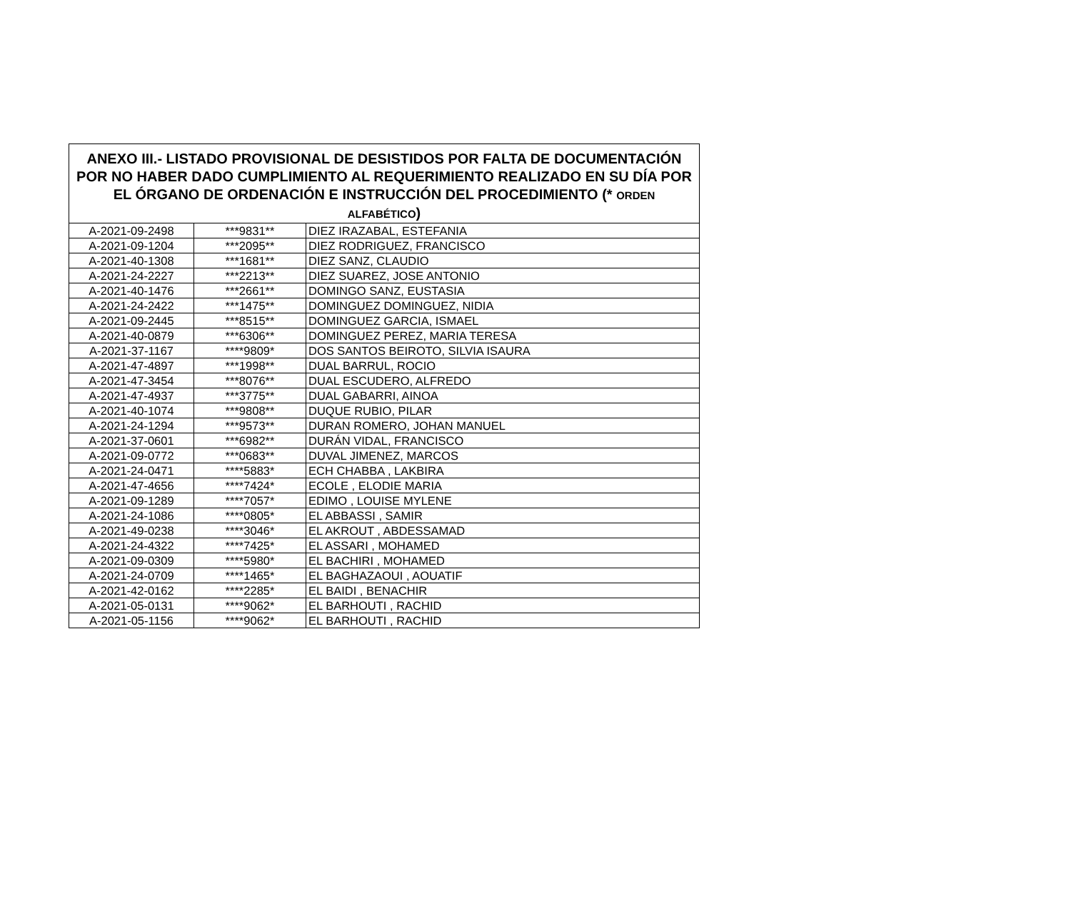| ANEXO III.- LISTADO PROVISIONAL DE DESISTIDOS POR FALTA DE DOCUMENTACIÓN POR NO HABER DADO CUMPLIMIENTO AL REQUERIMIENTO REALIZADO EN SU DÍA POR EL ÓRGANO DE ORDENACIÓN E INSTRUCCIÓN DEL PROCEDIMIENTO (* ORDEN ALFABÉTICO ) | | |
| --- | --- | --- |
| A-2021-09-2498 | ***9831** | DIEZ IRAZABAL, ESTEFANIA |
| A-2021-09-1204 | ***2095** | DIEZ RODRIGUEZ, FRANCISCO |
| A-2021-40-1308 | ***1681** | DIEZ SANZ, CLAUDIO |
| A-2021-24-2227 | ***2213** | DIEZ SUAREZ, JOSE ANTONIO |
| A-2021-40-1476 | ***2661** | DOMINGO SANZ, EUSTASIA |
| A-2021-24-2422 | ***1475** | DOMINGUEZ DOMINGUEZ, NIDIA |
| A-2021-09-2445 | ***8515** | DOMINGUEZ GARCIA, ISMAEL |
| A-2021-40-0879 | ***6306** | DOMINGUEZ PEREZ, MARIA TERESA |
| A-2021-37-1167 | ****9809* | DOS SANTOS BEIROTO, SILVIA ISAURA |
| A-2021-47-4897 | ***1998** | DUAL BARRUL, ROCIO |
| A-2021-47-3454 | ***8076** | DUAL ESCUDERO, ALFREDO |
| A-2021-47-4937 | ***3775** | DUAL GABARRI, AINOA |
| A-2021-40-1074 | ***9808** | DUQUE RUBIO, PILAR |
| A-2021-24-1294 | ***9573** | DURAN ROMERO, JOHAN MANUEL |
| A-2021-37-0601 | ***6982** | DURÁN VIDAL, FRANCISCO |
| A-2021-09-0772 | ***0683** | DUVAL JIMENEZ, MARCOS |
| A-2021-24-0471 | ****5883* | ECH CHABBA , LAKBIRA |
| A-2021-47-4656 | ****7424* | ECOLE , ELODIE MARIA |
| A-2021-09-1289 | ****7057* | EDIMO , LOUISE MYLENE |
| A-2021-24-1086 | ****0805* | EL ABBASSI , SAMIR |
| A-2021-49-0238 | ****3046* | EL AKROUT , ABDESSAMAD |
| A-2021-24-4322 | ****7425* | EL ASSARI , MOHAMED |
| A-2021-09-0309 | ****5980* | EL BACHIRI , MOHAMED |
| A-2021-24-0709 | ****1465* | EL BAGHAZAOUI , AOUATIF |
| A-2021-42-0162 | ****2285* | EL BAIDI , BENACHIR |
| A-2021-05-0131 | ****9062* | EL BARHOUTI , RACHID |
| A-2021-05-1156 | ****9062* | EL BARHOUTI , RACHID |